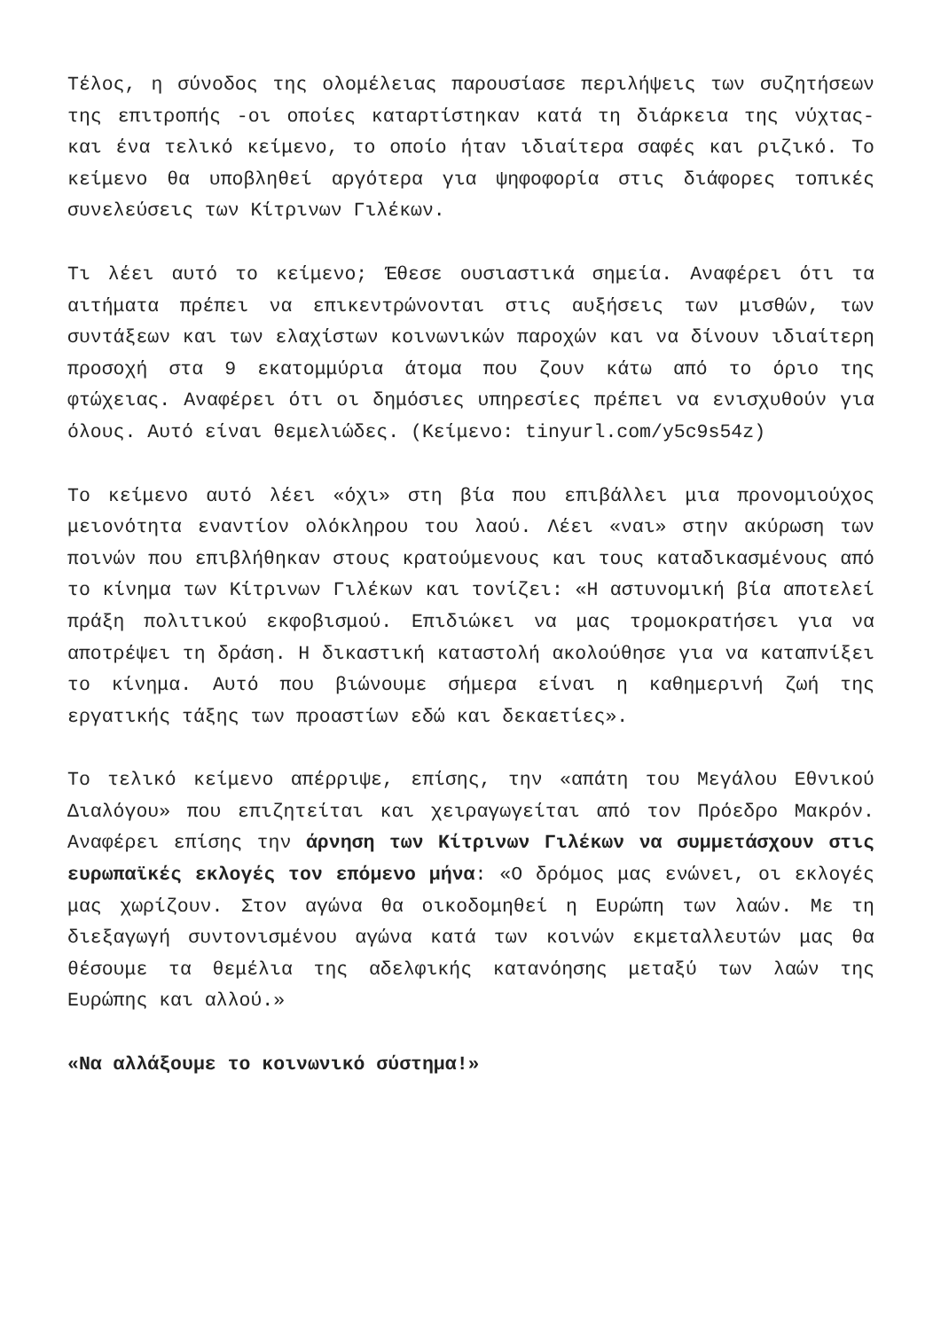Τέλος, η σύνοδος της ολομέλειας παρουσίασε περιλήψεις των συζητήσεων της επιτροπής -οι οποίες καταρτίστηκαν κατά τη διάρκεια της νύχτας- και ένα τελικό κείμενο, το οποίο ήταν ιδιαίτερα σαφές και ριζικό. Το κείμενο θα υποβληθεί αργότερα για ψηφοφορία στις διάφορες τοπικές συνελεύσεις των Κίτρινων Γιλέκων.
Τι λέει αυτό το κείμενο; Έθεσε ουσιαστικά σημεία. Αναφέρει ότι τα αιτήματα πρέπει να επικεντρώνονται στις αυξήσεις των μισθών, των συντάξεων και των ελαχίστων κοινωνικών παροχών και να δίνουν ιδιαίτερη προσοχή στα 9 εκατομμύρια άτομα που ζουν κάτω από το όριο της φτώχειας. Αναφέρει ότι οι δημόσιες υπηρεσίες πρέπει να ενισχυθούν για όλους. Αυτό είναι θεμελιώδες. (Κείμενο: tinyurl.com/y5c9s54z)
Το κείμενο αυτό λέει «όχι» στη βία που επιβάλλει μια προνομιούχος μειονότητα εναντίον ολόκληρου του λαού. Λέει «ναι» στην ακύρωση των ποινών που επιβλήθηκαν στους κρατούμενους και τους καταδικασμένους από το κίνημα των Κίτρινων Γιλέκων και τονίζει: «Η αστυνομική βία αποτελεί πράξη πολιτικού εκφοβισμού. Επιδιώκει να μας τρομοκρατήσει για να αποτρέψει τη δράση. Η δικαστική καταστολή ακολούθησε για να καταπνίξει το κίνημα. Αυτό που βιώνουμε σήμερα είναι η καθημερινή ζωή της εργατικής τάξης των προαστίων εδώ και δεκαετίες».
Το τελικό κείμενο απέρριψε, επίσης, την «απάτη του Μεγάλου Εθνικού Διαλόγου» που επιζητείται και χειραγωγείται από τον Πρόεδρο Μακρόν. Αναφέρει επίσης την άρνηση των Κίτρινων Γιλέκων να συμμετάσχουν στις ευρωπαϊκές εκλογές τον επόμενο μήνα: «Ο δρόμος μας ενώνει, οι εκλογές μας χωρίζουν. Στον αγώνα θα οικοδομηθεί η Ευρώπη των λαών. Με τη διεξαγωγή συντονισμένου αγώνα κατά των κοινών εκμεταλλευτών μας θα θέσουμε τα θεμέλια της αδελφικής κατανόησης μεταξύ των λαών της Ευρώπης και αλλού.»
«Να αλλάξουμε το κοινωνικό σύστημα!»